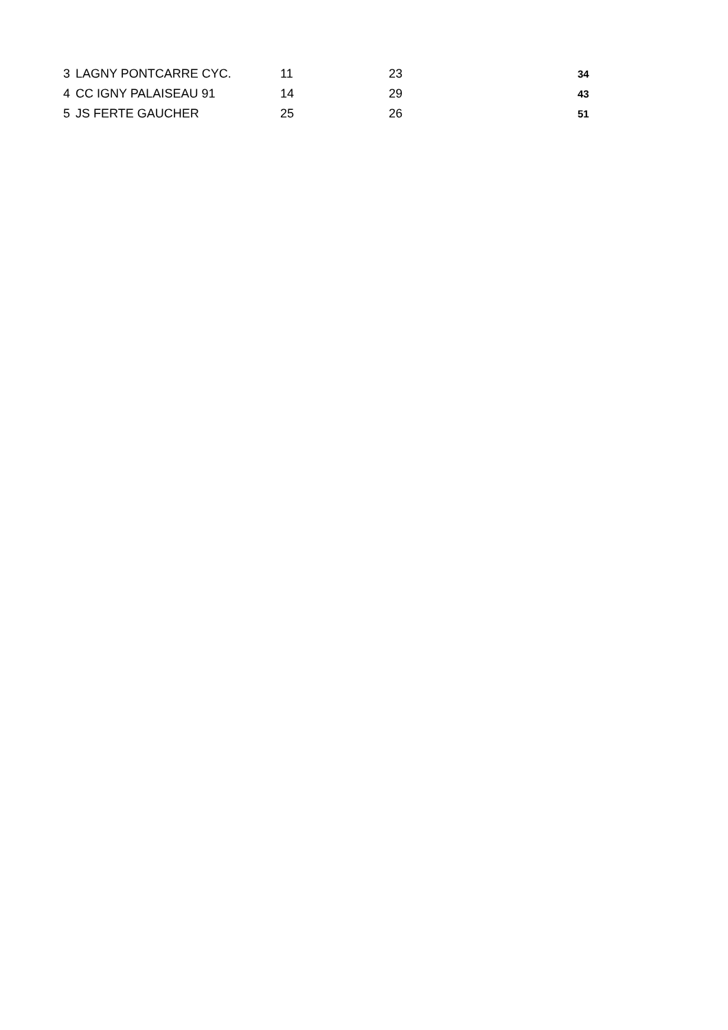| 3 | LAGNY PONTCARRE CYC. | 11 | 23 | 34 |
| 4 | CC IGNY PALAISEAU 91 | 14 | 29 | 43 |
| 5 | JS FERTE GAUCHER | 25 | 26 | 51 |